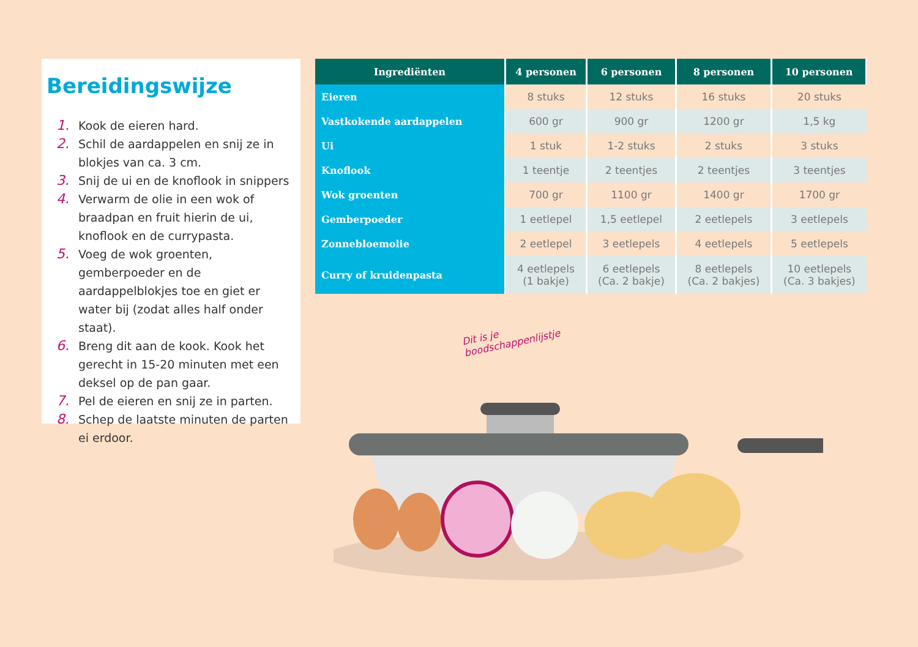Bereidingswijze
1. Kook de eieren hard.
2. Schil de aardappelen en snij ze in blokjes van ca. 3 cm.
3. Snij de ui en de knoflook in snippers
4. Verwarm de olie in een wok of braadpan en fruit hierin de ui, knoflook en de currypasta.
5. Voeg de wok groenten, gemberpoeder en de aardappelblokjes toe en giet er water bij (zodat alles half onder staat).
6. Breng dit aan de kook. Kook het gerecht in 15-20 minuten met een deksel op de pan gaar.
7. Pel de eieren en snij ze in parten.
8. Schep de laatste minuten de parten ei erdoor.
| Ingrediënten | 4 personen | 6 personen | 8 personen | 10 personen |
| --- | --- | --- | --- | --- |
| Eieren | 8 stuks | 12 stuks | 16 stuks | 20 stuks |
| Vastkokende aardappelen | 600 gr | 900 gr | 1200 gr | 1,5 kg |
| Ui | 1 stuk | 1-2 stuks | 2 stuks | 3 stuks |
| Knoflook | 1 teentje | 2 teentjes | 2 teentjes | 3 teentjes |
| Wok groenten | 700 gr | 1100 gr | 1400 gr | 1700 gr |
| Gemberpoeder | 1 eetlepel | 1,5 eetlepel | 2 eetlepels | 3 eetlepels |
| Zonnebloemolie | 2 eetlepel | 3 eetlepels | 4 eetlepels | 5 eetlepels |
| Curry of kruidenpasta | 4 eetlepels (1 bakje) | 6 eetlepels (Ca. 2 bakje) | 8 eetlepels (Ca. 2 bakjes) | 10 eetlepels (Ca. 3 bakjes) |
Dit is je boodschappenlijstje